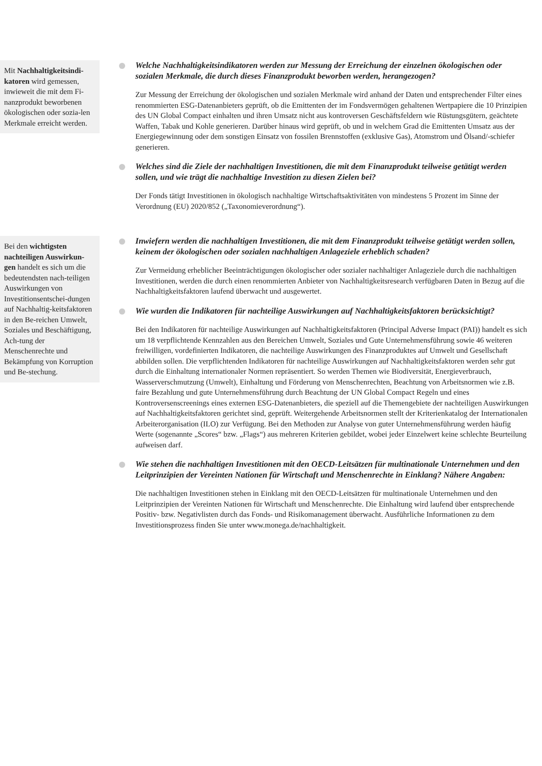Mit Nachhaltigkeitsindi-katoren wird gemessen, inwieweit die mit dem Fi-nanzprodukt beworbenen ökologischen oder sozia-len Merkmale erreicht werden.
Welche Nachhaltigkeitsindikatoren werden zur Messung der Erreichung der einzelnen ökologischen oder sozialen Merkmale, die durch dieses Finanzprodukt beworben werden, herangezogen?
Zur Messung der Erreichung der ökologischen und sozialen Merkmale wird anhand der Daten und entsprechender Filter eines renommierten ESG-Datenanbieters geprüft, ob die Emittenten der im Fondsvermögen gehaltenen Wertpapiere die 10 Prinzipien des UN Global Compact einhalten und ihren Umsatz nicht aus kontroversen Geschäftsfeldern wie Rüstungsgütern, geächtete Waffen, Tabak und Kohle generieren. Darüber hinaus wird geprüft, ob und in welchem Grad die Emittenten Umsatz aus der Energiegewinnung oder dem sonstigen Einsatz von fossilen Brennstoffen (exklusive Gas), Atomstrom und Ölsand/-schiefer generieren.
Welches sind die Ziele der nachhaltigen Investitionen, die mit dem Finanzprodukt teilweise getätigt werden sollen, und wie trägt die nachhaltige Investition zu diesen Zielen bei?
Der Fonds tätigt Investitionen in ökologisch nachhaltige Wirtschaftsaktivitäten von mindestens 5 Prozent im Sinne der Verordnung (EU) 2020/852 („Taxonomieverordnung“).
Bei den wichtigsten nachteiligen Auswirkun-gen handelt es sich um die bedeutendsten nach-teiligen Auswirkungen von Investitionsentschei-dungen auf Nachhaltig-keitsfaktoren in den Be-reichen Umwelt, Soziales und Beschäftigung, Ach-tung der Menschenrechte und Bekämpfung von Korruption und Be-stechung.
Inwiefern werden die nachhaltigen Investitionen, die mit dem Finanzprodukt teilweise getätigt werden sollen, keinem der ökologischen oder sozialen nachhaltigen Anlageziele erheblich schaden?
Zur Vermeidung erheblicher Beeinträchtigungen ökologischer oder sozialer nachhaltiger Anlageziele durch die nachhaltigen Investitionen, werden die durch einen renommierten Anbieter von Nachhaltigkeitsresearch verfügbaren Daten in Bezug auf die Nachhaltigkeitsfaktoren laufend überwacht und ausgewertet.
Wie wurden die Indikatoren für nachteilige Auswirkungen auf Nachhaltigkeitsfaktoren berücksichtigt?
Bei den Indikatoren für nachteilige Auswirkungen auf Nachhaltigkeitsfaktoren (Principal Adverse Impact (PAI)) handelt es sich um 18 verpflichtende Kennzahlen aus den Bereichen Umwelt, Soziales und Gute Unternehmensführung sowie 46 weiteren freiwilligen, vordefinierten Indikatoren, die nachteilige Auswirkungen des Finanzproduktes auf Umwelt und Gesellschaft abbilden sollen. Die verpflichtenden Indikatoren für nachteilige Auswirkungen auf Nachhaltigkeitsfaktoren werden sehr gut durch die Einhaltung internationaler Normen repräsentiert. So werden Themen wie Biodiversität, Energieverbrauch, Wasserverschmutzung (Umwelt), Einhaltung und Förderung von Menschenrechten, Beachtung von Arbeitsnormen wie z.B. faire Bezahlung und gute Unternehmensführung durch Beachtung der UN Global Compact Regeln und eines Kontroversenscreenings eines externen ESG-Datenanbieters, die speziell auf die Themengebiete der nachteiligen Auswirkungen auf Nachhaltigkeitsfaktoren gerichtet sind, geprüft. Weitergehende Arbeitsnormen stellt der Kriterienkatalog der Internationalen Arbeiterorganisation (ILO) zur Verfügung. Bei den Methoden zur Analyse von guter Unternehmensführung werden häufig Werte (sogenannte „Scores“ bzw. „Flags“) aus mehreren Kriterien gebildet, wobei jeder Einzelwert keine schlechte Beurteilung aufweisen darf.
Wie stehen die nachhaltigen Investitionen mit den OECD-Leitsätzen für multinationale Unternehmen und den Leitprinzipien der Vereinten Nationen für Wirtschaft und Menschenrechte in Einklang? Nähere Angaben:
Die nachhaltigen Investitionen stehen in Einklang mit den OECD-Leitsätzen für multinationale Unternehmen und den Leitprinzipien der Vereinten Nationen für Wirtschaft und Menschenrechte. Die Einhaltung wird laufend über entsprechende Positiv- bzw. Negativlisten durch das Fonds- und Risikomanagement überwacht. Ausführliche Informationen zu dem Investitionsprozess finden Sie unter www.monega.de/nachhaltigkeit.